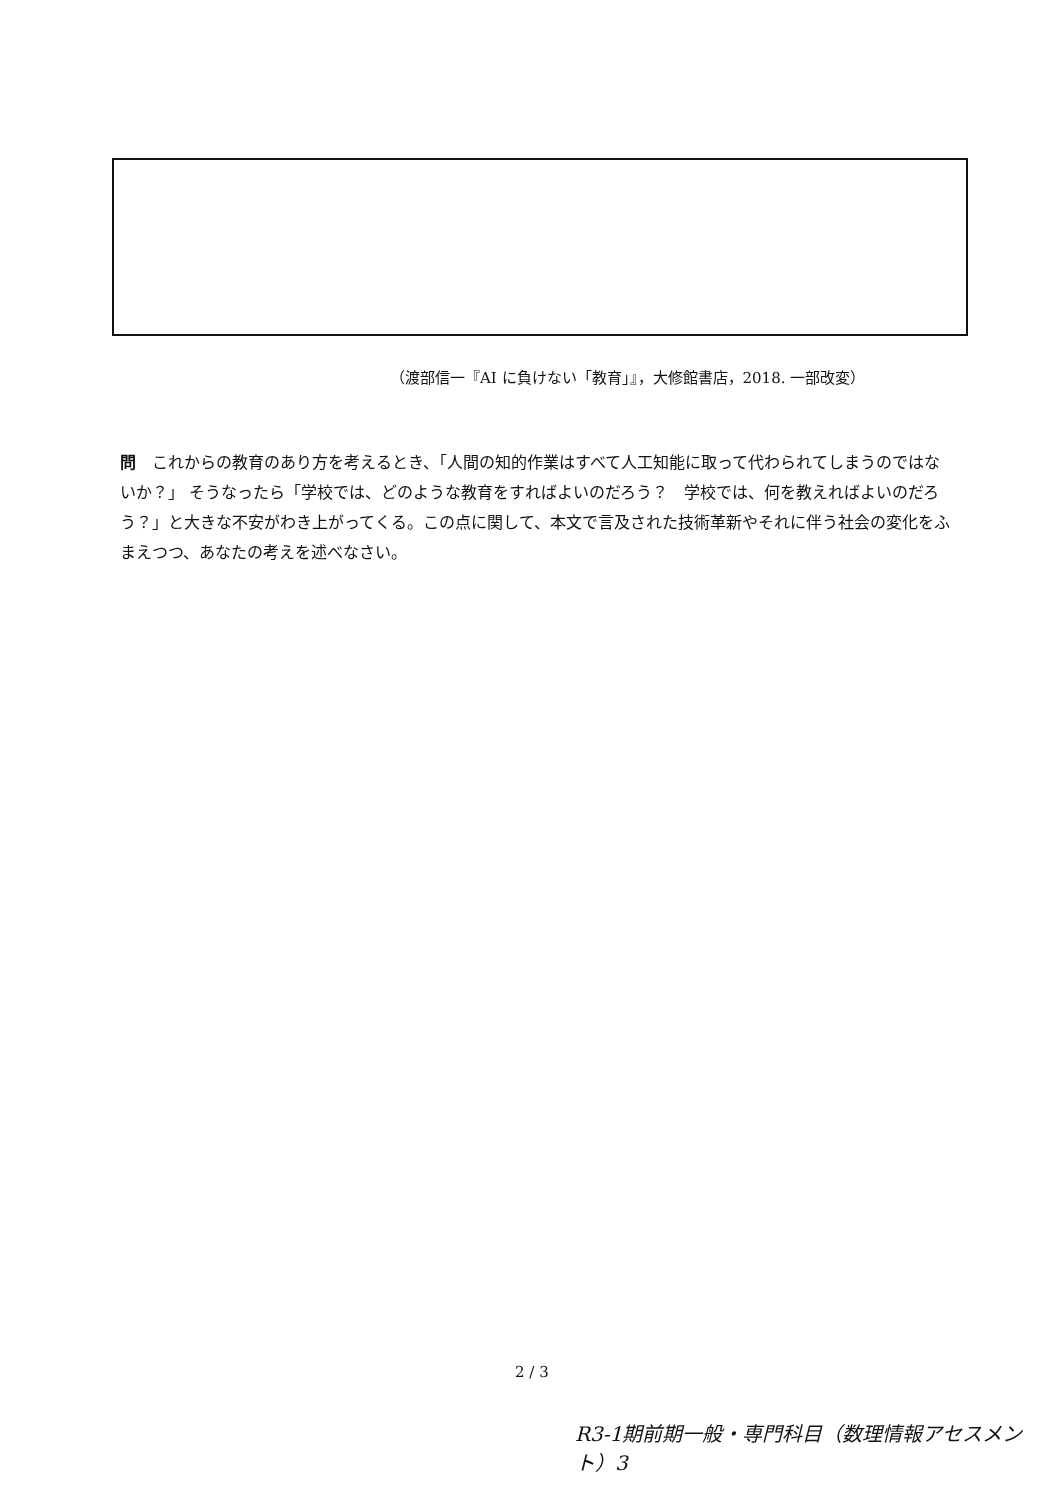（渡部信一『AI に負けない「教育」』，大修館書店，2018. 一部改変）
問　これからの教育のあり方を考えるとき、「人間の知的作業はすべて人工知能に取って代わられてしまうのではないか？」 そうなったら「学校では、どのような教育をすればよいのだろう？　学校では、何を教えればよいのだろう？」と大きな不安がわき上がってくる。この点に関して、本文で言及された技術革新やそれに伴う社会の変化をふまえつつ、あなたの考えを述べなさい。
2 / 3
R3-1期前期一般・専門科目（数理情報アセスメント）3